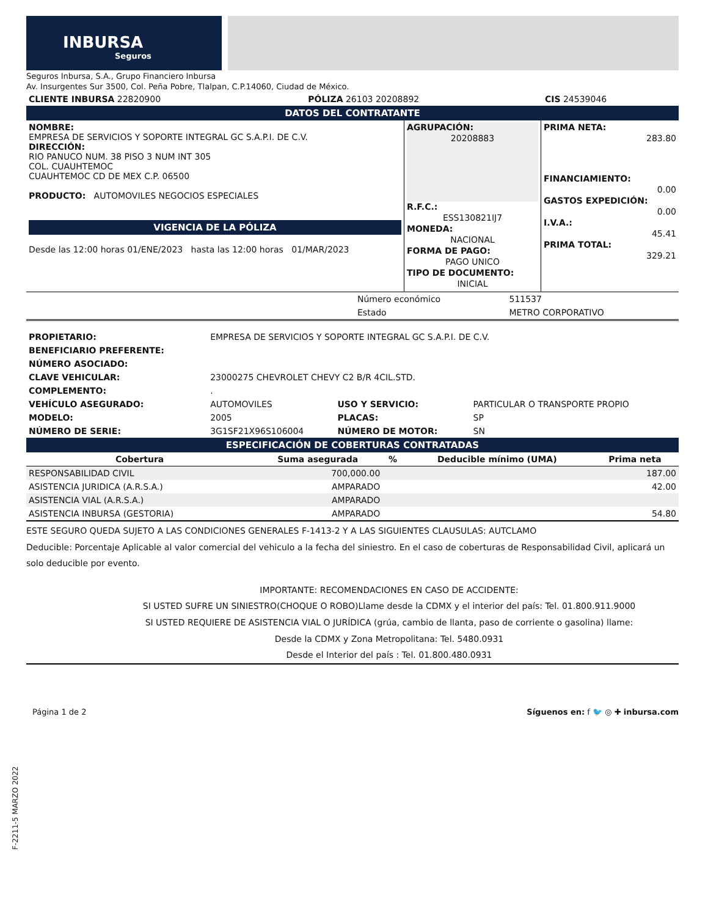INBURSA
Seguros
Seguros Inbursa, S.A., Grupo Financiero Inbursa
Av. Insurgentes Sur 3500, Col. Peña Pobre, Tlalpan, C.P.14060, Ciudad de México.
| CLIENTE INBURSA 22820900 | PÓLIZA 26103 20208892 | CIS 24539046 |
DATOS DEL CONTRATANTE
| NOMBRE: EMPRESA DE SERVICIOS Y SOPORTE INTEGRAL GC S.A.P.I. DE C.V. DIRECCIÓN: RIO PANUCO NUM. 38 PISO 3 NUM INT 305 COL. CUAUHTEMOC CUAUHTEMOC CD DE MEX C.P. 06500 PRODUCTO: AUTOMOVILES NEGOCIOS ESPECIALES VIGENCIA DE LA PÓLIZA Desde las 12:00 horas 01/ENE/2023 hasta las 12:00 horas 01/MAR/2023 | AGRUPACIÓN: 20208883 R.F.C.: ESS130821IJ7 MONEDA: NACIONAL FORMA DE PAGO: PAGO UNICO TIPO DE DOCUMENTO: INICIAL | PRIMA NETA: 283.80 FINANCIAMIENTO: 0.00 GASTOS EXPEDICIÓN: 0.00 I.V.A.: 45.41 PRIMA TOTAL: 329.21 |
| | Número económico | 511537 |
| | Estado | METRO CORPORATIVO |
| PROPIETARIO: | EMPRESA DE SERVICIOS Y SOPORTE INTEGRAL GC S.A.P.I. DE C.V. | | |
| BENEFICIARIO PREFERENTE: | | | |
| NÚMERO ASOCIADO: | | | |
| CLAVE VEHICULAR: | 23000275 CHEVROLET CHEVY C2 B/R 4CIL.STD. | | |
| COMPLEMENTO: | . | | |
| VEHÍCULO ASEGURADO: | AUTOMOVILES | USO Y SERVICIO: | PARTICULAR O TRANSPORTE PROPIO |
| MODELO: | 2005 | PLACAS: | SP |
| NÚMERO DE SERIE: | 3G1SF21X96S106004 | NÚMERO DE MOTOR: | SN |
ESPECIFICACIÓN DE COBERTURAS CONTRATADAS
| Cobertura | Suma asegurada | % | Deducible mínimo (UMA) | Prima neta |
| --- | --- | --- | --- | --- |
| RESPONSABILIDAD CIVIL | 700,000.00 | | | 187.00 |
| ASISTENCIA JURIDICA (A.R.S.A.) | AMPARADO | | | 42.00 |
| ASISTENCIA VIAL (A.R.S.A.) | AMPARADO | | | |
| ASISTENCIA INBURSA (GESTORIA) | AMPARADO | | | 54.80 |
ESTE SEGURO QUEDA SUJETO A LAS CONDICIONES GENERALES F-1413-2 Y A LAS SIGUIENTES CLAUSULAS: AUTCLAMO
Deducible: Porcentaje Aplicable al valor comercial del vehiculo a la fecha del siniestro. En el caso de coberturas de Responsabilidad Civil, aplicará un solo deducible por evento.
IMPORTANTE: RECOMENDACIONES EN CASO DE ACCIDENTE:
SI USTED SUFRE UN SINIESTRO(CHOQUE O ROBO)Llame desde la CDMX y el interior del país: Tel. 01.800.911.9000
SI USTED REQUIERE DE ASISTENCIA VIAL O JURÍDICA (grúa, cambio de llanta, paso de corriente o gasolina) llame:
Desde la CDMX y Zona Metropolitana: Tel. 5480.0931
Desde el Interior del país : Tel. 01.800.480.0931
Página 1 de 2 Síguenos en: f 🐦 ◎ ✚ inbursa.com
F-2211-5 MARZO 2022